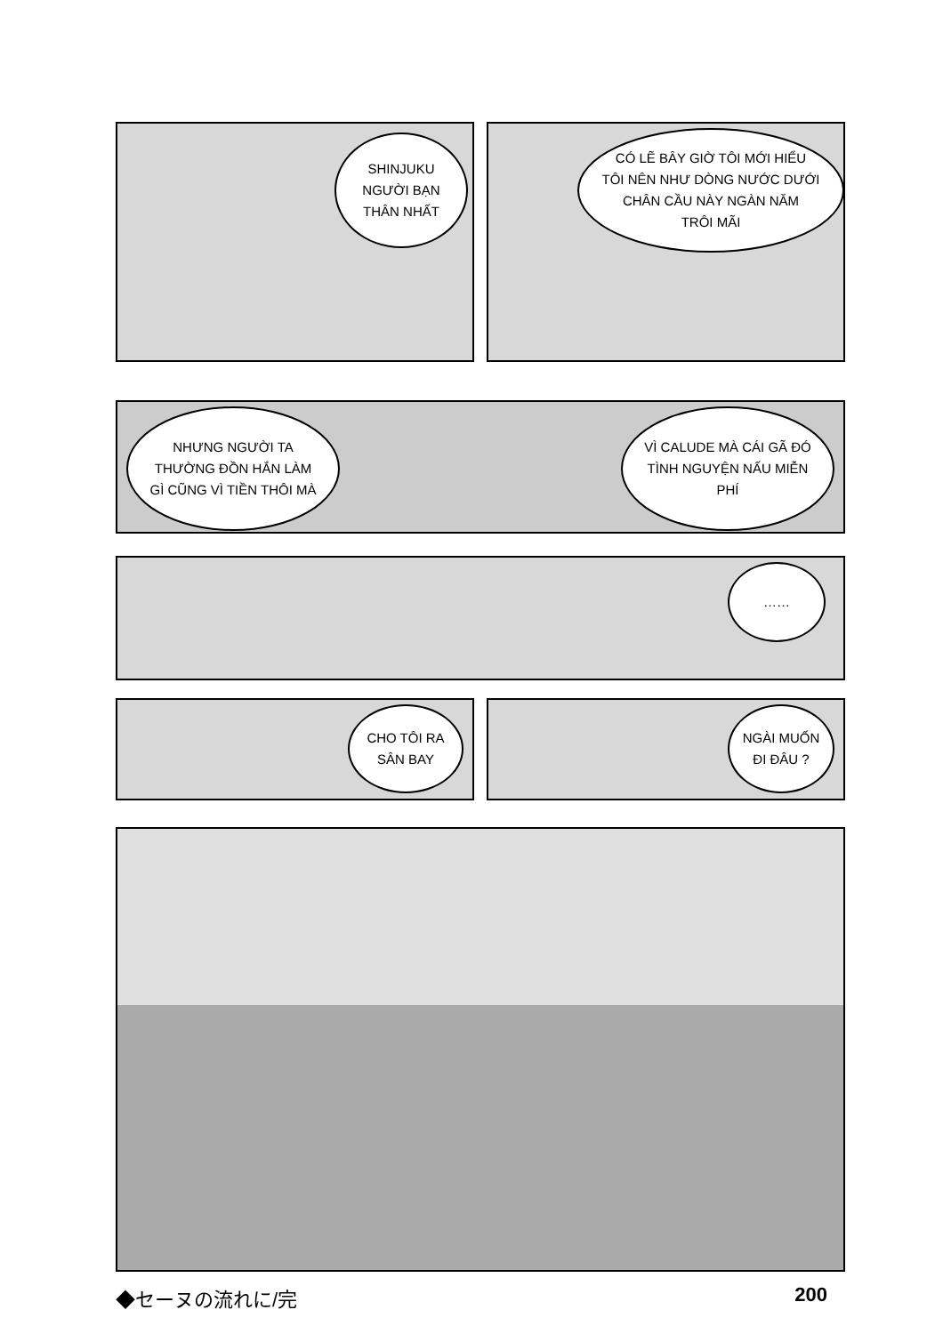SHINJUKU
NGƯỜI BẠN
THÂN NHẤT
CÓ LẼ BÂY GIỜ TÔI MỚI HIỂU
TÔI NÊN NHƯ DÒNG NƯỚC DƯỚI
CHÂN CẦU NÀY NGÀN NĂM
TRÔI MÃI
NHƯNG NGƯỜI TA
THƯỜNG ĐỒN HẮN LÀM
GÌ CŨNG VÌ TIỀN THÔI MÀ
VÌ CALUDE MÀ CÁI GÃ ĐÓ
TÌNH NGUYỆN NẤU MIỄN
PHÍ
……
CHO TÔI RA
SÂN BAY
NGÀI MUỐN
ĐI ĐÂU ?
◆セーヌの流れに/完 200